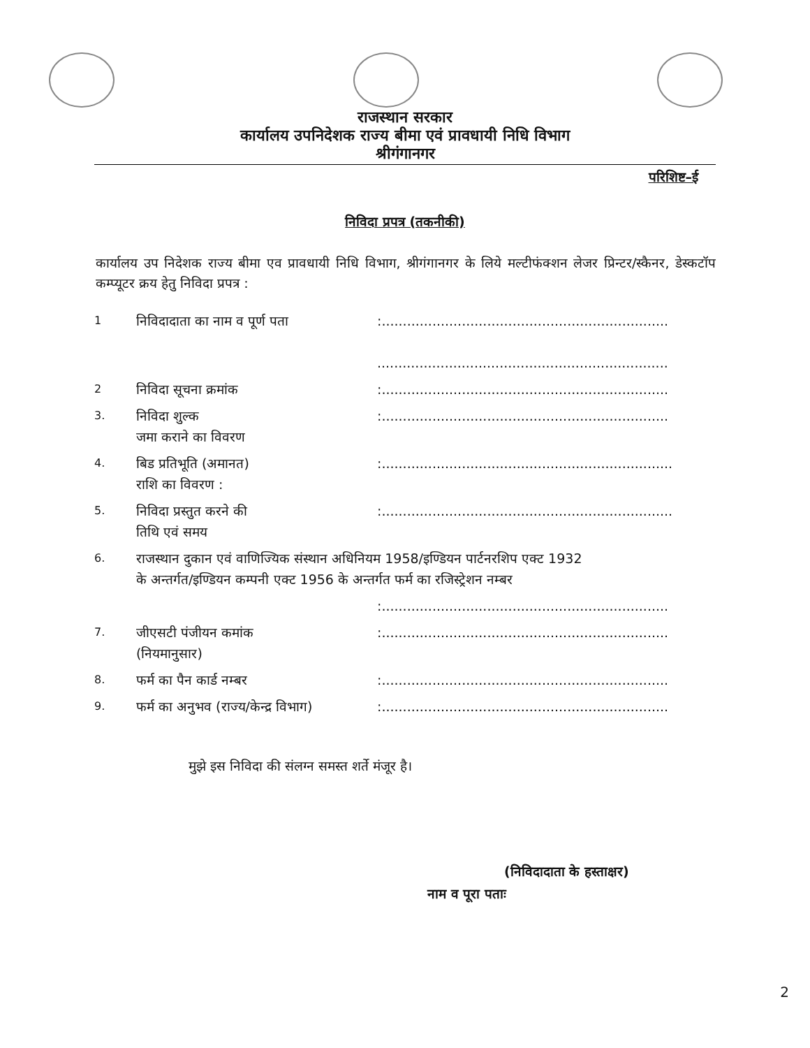राजस्थान सरकार
कार्यालय उपनिदेशक राज्य बीमा एवं प्रावधायी निधि विभाग
श्रीगंगानगर
परिशिष्ट–ई
निविदा प्रपत्र (तकनीकी)
कार्यालय उप निदेशक राज्य बीमा एव प्रावधायी निधि विभाग, श्रीगंगानगर के लिये मल्टीफंक्शन लेजर प्रिन्टर/स्कैनर, डेस्कटॉप कम्प्यूटर क्रय हेतु निविदा प्रपत्र :
| 1 | निविदादाता का नाम व पूर्ण पता | :.................................................................... ..................................................................... |
| 2 | निविदा सूचना क्रमांक | :.................................................................... |
| 3. | निविदा शुल्क जमा कराने का विवरण | :.................................................................... |
| 4. | बिड प्रतिभूति (अमानत) राशि का विवरण : | :..................................................................... |
| 5. | निविदा प्रस्तुत करने की तिथि एवं समय | :..................................................................... |
| 6. | राजस्थान दुकान एवं वाणिज्यिक संस्थान अधिनियम 1958/इण्डियन पार्टनरशिप एक्ट 1932 के अन्तर्गत/इण्डियन कम्पनी एक्ट 1956 के अन्तर्गत फर्म का रजिस्ट्रेशन नम्बर | |
| | | :.................................................................... |
| 7. | जीएसटी पंजीयन कमांक (नियमानुसार) | :.................................................................... |
| 8. | फर्म का पैन कार्ड नम्बर | :.................................................................... |
| 9. | फर्म का अनुभव (राज्य/केन्द्र विभाग) | :.................................................................... |
मुझे इस निविदा की संलग्न समस्त शर्ते मंजूर है।
(निविदादाता के हस्ताक्षर)
नाम व पूरा पताः
2